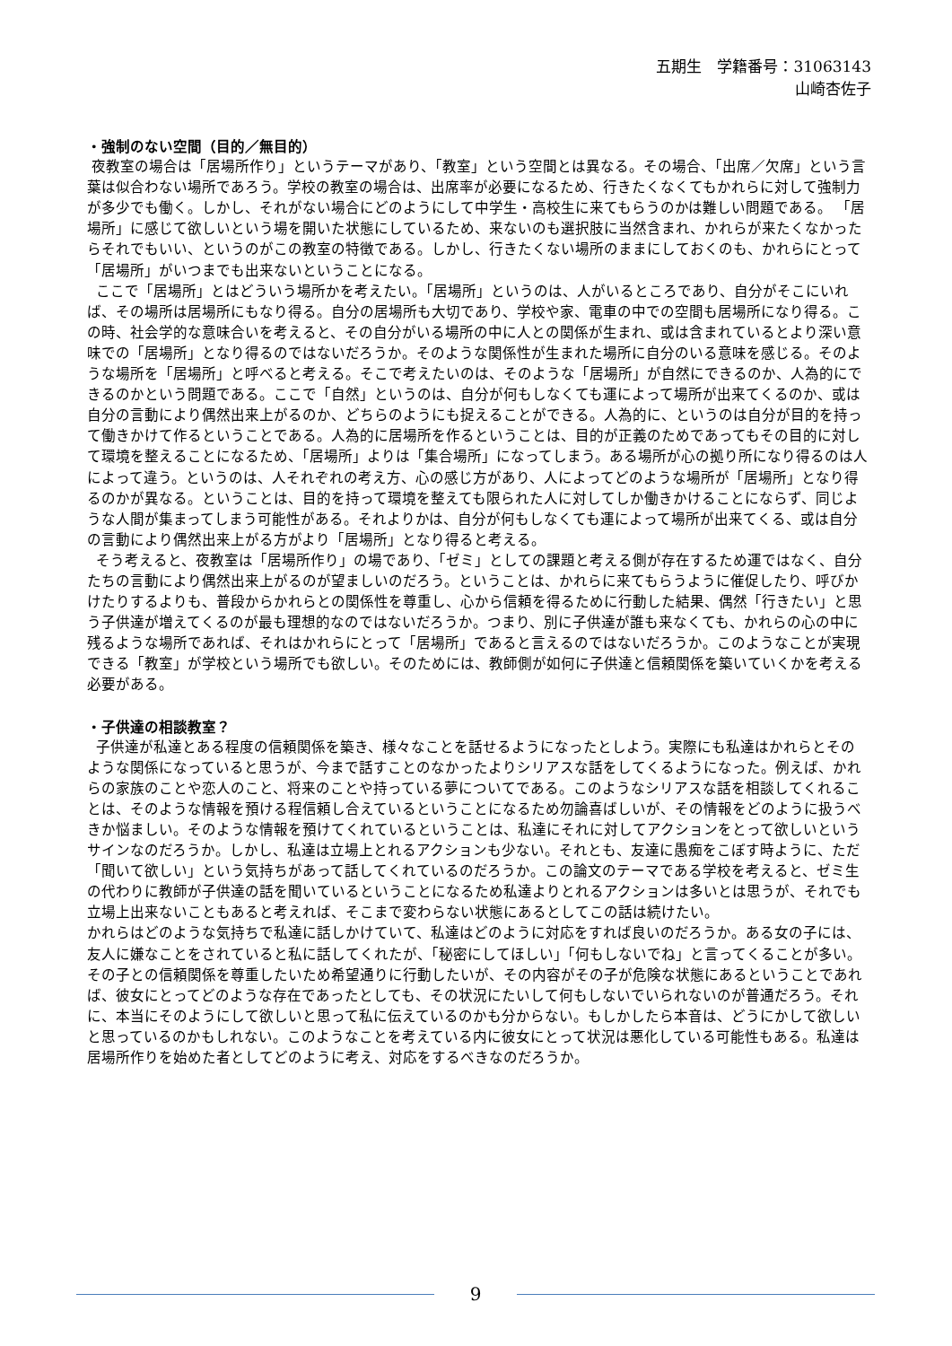五期生　学籍番号：31063143
山崎杏佐子
・強制のない空間（目的／無目的）
夜教室の場合は「居場所作り」というテーマがあり、「教室」という空間とは異なる。その場合、「出席／欠席」という言葉は似合わない場所であろう。学校の教室の場合は、出席率が必要になるため、行きたくなくてもかれらに対して強制力が多少でも働く。しかし、それがない場合にどのようにして中学生・高校生に来てもらうのかは難しい問題である。 「居場所」に感じて欲しいという場を開いた状態にしているため、来ないのも選択肢に当然含まれ、かれらが来たくなかったらそれでもいい、というのがこの教室の特徴である。しかし、行きたくない場所のままにしておくのも、かれらにとって「居場所」がいつまでも出来ないということになる。
ここで「居場所」とはどういう場所かを考えたい。「居場所」というのは、人がいるところであり、自分がそこにいれば、その場所は居場所にもなり得る。自分の居場所も大切であり、学校や家、電車の中での空間も居場所になり得る。この時、社会学的な意味合いを考えると、その自分がいる場所の中に人との関係が生まれ、或は含まれているとより深い意味での「居場所」となり得るのではないだろうか。そのような関係性が生まれた場所に自分のいる意味を感じる。そのような場所を「居場所」と呼べると考える。そこで考えたいのは、そのような「居場所」が自然にできるのか、人為的にできるのかという問題である。ここで「自然」というのは、自分が何もしなくても運によって場所が出来てくるのか、或は自分の言動により偶然出来上がるのか、どちらのようにも捉えることができる。人為的に、というのは自分が目的を持って働きかけて作るということである。人為的に居場所を作るということは、目的が正義のためであってもその目的に対して環境を整えることになるため、「居場所」よりは「集合場所」になってしまう。ある場所が心の拠り所になり得るのは人によって違う。というのは、人それぞれの考え方、心の感じ方があり、人によってどのような場所が「居場所」となり得るのかが異なる。ということは、目的を持って環境を整えても限られた人に対してしか働きかけることにならず、同じような人間が集まってしまう可能性がある。それよりかは、自分が何もしなくても運によって場所が出来てくる、或は自分の言動により偶然出来上がる方がより「居場所」となり得ると考える。
そう考えると、夜教室は「居場所作り」の場であり、「ゼミ」としての課題と考える側が存在するため運ではなく、自分たちの言動により偶然出来上がるのが望ましいのだろう。ということは、かれらに来てもらうように催促したり、呼びかけたりするよりも、普段からかれらとの関係性を尊重し、心から信頼を得るために行動した結果、偶然「行きたい」と思う子供達が増えてくるのが最も理想的なのではないだろうか。つまり、別に子供達が誰も来なくても、かれらの心の中に残るような場所であれば、それはかれらにとって「居場所」であると言えるのではないだろうか。このようなことが実現できる「教室」が学校という場所でも欲しい。そのためには、教師側が如何に子供達と信頼関係を築いていくかを考える必要がある。
・子供達の相談教室？
子供達が私達とある程度の信頼関係を築き、様々なことを話せるようになったとしよう。実際にも私達はかれらとそのような関係になっていると思うが、今まで話すことのなかったよりシリアスな話をしてくるようになった。例えば、かれらの家族のことや恋人のこと、将来のことや持っている夢についてである。このようなシリアスな話を相談してくれることは、そのような情報を預ける程信頼し合えているということになるため勿論喜ばしいが、その情報をどのように扱うべきか悩ましい。そのような情報を預けてくれているということは、私達にそれに対してアクションをとって欲しいというサインなのだろうか。しかし、私達は立場上とれるアクションも少ない。それとも、友達に愚痴をこぼす時ように、ただ「聞いて欲しい」という気持ちがあって話してくれているのだろうか。この論文のテーマである学校を考えると、ゼミ生の代わりに教師が子供達の話を聞いているということになるため私達よりとれるアクションは多いとは思うが、それでも立場上出来ないこともあると考えれば、そこまで変わらない状態にあるとしてこの話は続けたい。
かれらはどのような気持ちで私達に話しかけていて、私達はどのように対応をすれば良いのだろうか。ある女の子には、友人に嫌なことをされていると私に話してくれたが、「秘密にしてほしい」「何もしないでね」と言ってくることが多い。その子との信頼関係を尊重したいため希望通りに行動したいが、その内容がその子が危険な状態にあるということであれば、彼女にとってどのような存在であったとしても、その状況にたいして何もしないでいられないのが普通だろう。それに、本当にそのようにして欲しいと思って私に伝えているのかも分からない。もしかしたら本音は、どうにかして欲しいと思っているのかもしれない。このようなことを考えている内に彼女にとって状況は悪化している可能性もある。私達は居場所作りを始めた者としてどのように考え、対応をするべきなのだろうか。
9